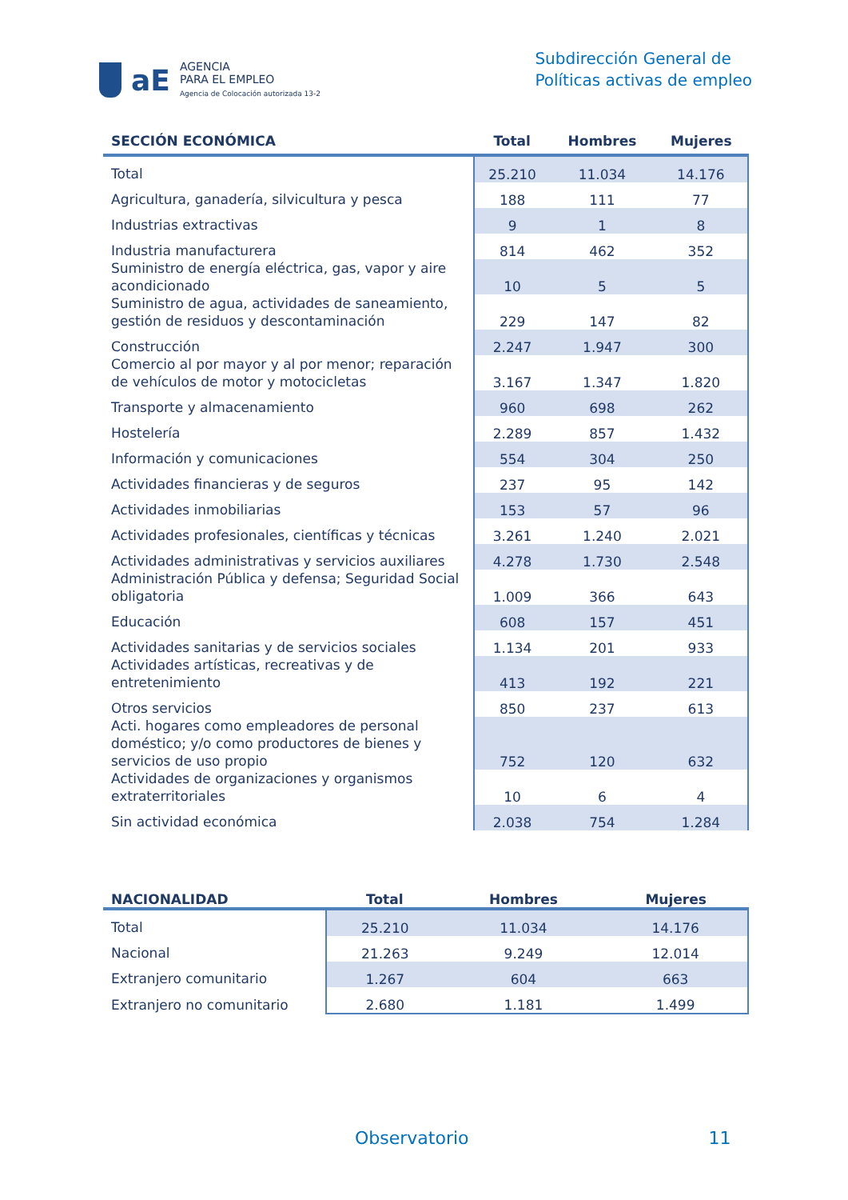aE
AGENCIA
PARA EL EMPLEO
Agencia de Colocación autorizada 13-2
Subdirección General de
Políticas activas de empleo
| SECCIÓN ECONÓMICA | Total | Hombres | Mujeres |
| --- | --- | --- | --- |
| Total | 25.210 | 11.034 | 14.176 |
| Agricultura, ganadería, silvicultura y pesca | 188 | 111 | 77 |
| Industrias extractivas | 9 | 1 | 8 |
| Industria manufacturera | 814 | 462 | 352 |
| Suministro de energía eléctrica, gas, vapor y aire acondicionado | 10 | 5 | 5 |
| Suministro de agua, actividades de saneamiento, gestión de residuos y descontaminación | 229 | 147 | 82 |
| Construcción | 2.247 | 1.947 | 300 |
| Comercio al por mayor y al por menor; reparación de vehículos de motor y motocicletas | 3.167 | 1.347 | 1.820 |
| Transporte y almacenamiento | 960 | 698 | 262 |
| Hostelería | 2.289 | 857 | 1.432 |
| Información y comunicaciones | 554 | 304 | 250 |
| Actividades financieras y de seguros | 237 | 95 | 142 |
| Actividades inmobiliarias | 153 | 57 | 96 |
| Actividades profesionales, científicas y técnicas | 3.261 | 1.240 | 2.021 |
| Actividades administrativas y servicios auxiliares | 4.278 | 1.730 | 2.548 |
| Administración Pública y defensa; Seguridad Social obligatoria | 1.009 | 366 | 643 |
| Educación | 608 | 157 | 451 |
| Actividades sanitarias y de servicios sociales | 1.134 | 201 | 933 |
| Actividades artísticas, recreativas y de entretenimiento | 413 | 192 | 221 |
| Otros servicios | 850 | 237 | 613 |
| Acti. hogares como empleadores de personal doméstico; y/o como productores de bienes y servicios de uso propio | 752 | 120 | 632 |
| Actividades de organizaciones y organismos extraterritoriales | 10 | 6 | 4 |
| Sin actividad económica | 2.038 | 754 | 1.284 |
| NACIONALIDAD | Total | Hombres | Mujeres |
| --- | --- | --- | --- |
| Total | 25.210 | 11.034 | 14.176 |
| Nacional | 21.263 | 9.249 | 12.014 |
| Extranjero comunitario | 1.267 | 604 | 663 |
| Extranjero no comunitario | 2.680 | 1.181 | 1.499 |
Observatorio 11